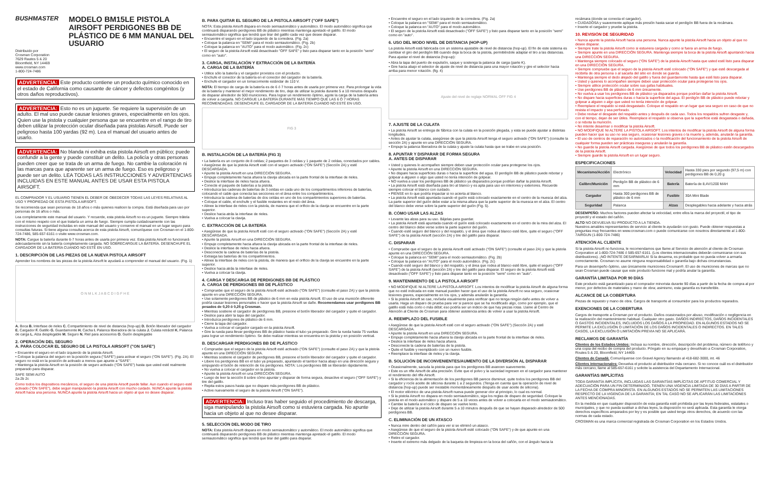BUSHMASTER
MODELO BM15LE PISTOLA AIRSOFT PERDIGONES BB DE PLÁSTICO DE 6 MM MANUAL DEL USUARIO
Distribuido por
Crosman Corporation
7629 Rautes 5 & 20
Bloomfield, NY 14469
www.crosman.com
1-800-724-7486
ADVERTENCIA: Este producto contiene un producto químico conocido en el estado de California como causante de cáncer y defectos congénitos (y otros daños reproductivos).
ADVERTENCIA: Esto no es un juguete. Se requiere la supervisión de un adulto. El mal uso puede causar lesiones graves, especialmente en los ojos. Quien use la pistola y cualquier persona que se encuentre en el rango de tiro deben utilizar la protección ocular diseñada para pistolas Airsoft. Puede ser peligroso hasta 100 yardas (92 m). Lea el manual del usuario antes de usarlo.
ADVERTENCIA: No blanda ni exhiba esta pistola Airsoft en público; puede confundir a la gente y puede constituir un delito. La policía y otras personas pueden creer que se trata de un arma de fuego. No cambie la coloración ni las marcas para que aparente ser un arma de fuego. Eso es peligroso y puede ser un delito. LEA TODAS LAS INSTRUCCIONES Y ADVERTENCIAS INCLUIDAS EN ESTE MANUAL ANTES DE USAR ESTA PISTOLA AIRSOFT.
EL COMPRADOR Y EL USUARIO TIENEN EL DEBER DE OBEDECER TODAS LAS LEYES RELATIVAS AL USO Y PROPIEDAD DE ESTA PISTOLA AIRSOFT.
Se recomienda que sean personas de 18 años o más quienes realicen la compra. Está diseñada para uso por personas de 16 años o más.
Lea completamente este manual del usuario. Y recuerde, esta pistola Airsoft no es un juguete. Siempre trátela con el mismo respeto con el que trataría un arma de fuego. Siempre cumpla cuidadosamente con las instrucciones de seguridad incluidas en este manual del usuario y conserve el manual en un lugar seguro para consultas futuras. Si tiene alguna consulta acerca de esta pistola Airsoft, comuníquese con Crosman en el 1-800-724-7486, 585-657-6161 o visite www.crosman.com.
NOTA: Cargue la batería durante 6-7 horas antes de usarla por primera vez. Esta pistola Airsoft no funcionará adecuadamente sin la batería completamente cargada. NO SOBRECARGUE LA BATERÍA. DESENCHUFE EL CARGADOR DE LA BATERÍA CUANDO NO ESTÉ EN USO.
1. DESCRIPCIÓN DE LAS PIEZAS DE LA NUEVA PISTOLA AIRSOFT
Aprender los nombres de las piezas de la pistola Airsoft le ayudará a comprender el manual del usuario. (Fig. 1)
O N M L K J A B C D I G F H E
A. Boca B. Interfase de rieles C. Compartimiento de nivel de distancia (hop-up) D. Botón liberador del cargador E. Cargador F. Gatillo G. Guardamonte H. Cacha I. Palanca liberadora de la culata J. Culata retráctil K. Palanca de carga L. Alza desplegable M. Seguro N. Riel para accesorios O. Guión desplegable
2. OPERACIÓN DEL SEGURO
A. PARA COLOCAR EL SEGURO DE LA PISTOLA AIRSOFT ("ON SAFE")
• Encuentre el seguro en el lado izquierdo de la pistola Airsoft.
• Coloque la palanca del seguro en la posición segura ("SAFE") para activar el seguro ("ON SAFE"). (Fig. 2A). El seguro no está en la posición de activado a menos que apunte a "SAFE".
• Mantenga la pistola Airsoft en la posición de seguro activado ("ON SAFE") hasta que usted esté realmente preparado para disparar.
SAFE SEMI AUTO
2a 2b 2c
Como todos los dispositivos mecánicos, el seguro de una pistola Airsoft puede fallar. Aun cuando el seguro esté activado ("ON SAFE"), debe seguir manipulando la pistola Airsoft con mucho cuidado. NUNCA apunte la pistola Airsoft hacia una persona. NUNCA apunte la pistola Airsoft hacia un objeto al que no desee disparar.
B. PARA QUITAR EL SEGURO DE LA PISTOLA AIRSOFT ("OFF SAFE")
NOTA: Esta pistola Airsoft dispara en modo semiautomático y automático. El modo automático significa que continuará disparando perdigones BB de plástico mientras mantenga apretado el gatillo. El modo semiautomático significa que tendrá que tirar del gatillo cada vez que desee disparar.
• Encuentre el seguro en el lado izquierdo de la corredera. (Fig. 2a)
• Coloque la palanca en "SEMI" para el modo semiautomático. (Fig. 2b)
• Coloque la palanca en "AUTO" para el modo automático. (Fig. 2c)
• El seguro de la pistola Airsoft está desactivado "OFF SAFE" y listo para disparar tanto en la posición "semi" como en "auto".
3. CARGA, INSTALACIÓN Y EXTRACCIÓN DE LA BATERÍA
A. CARGA DE LA BATERÍA
• Utilice sólo la batería y el cargador provistos con el producto.
• Enchufe el conector de la batería en el conector del cargador de la batería.
• Enchufe el cargador en un tomacorriente estándar de 110 V.
NOTA: El tiempo de carga de la batería es de 6 ó 7 horas antes de usarla por primera vez. Para prolongar la vida de la batería y mantener el mejor rendimiento de tiro, deje de utilizar la pistola durante 5 a 10 minutos después de disparar alrededor de 500 municiones. Para lograr un rendimiento óptimo, agote la carga de la batería antes de volver a cargarla. NO CARGUE LA BATERÍA DURANTE MÁS TIEMPO QUE LAS 6 Ó 7 HORAS RECOMENDADAS. DESENCHUFE EL CARGADOR DE LA BATERÍA CUANDO NO ESTÉ EN USO.
FIG 3
B. INSTALACIÓN DE LA BATERÍA (FIG 3)
• La batería es un conjunto de 8 celdas; 2 paquetes de 3 celdas y 1 paquete de 2 celdas, conectados por cables.
• Asegúrese de que la pistola Airsoft esté con el seguro activado ("ON SAFE") (Sección 2A) y esté DESCARGADA.
• Apunte la pistola Airsoft en una DIRECCIÓN SEGURA.
• Empuje completamente hacia afuera la clavija ubicada en la parte frontal de la interfase de rieles.
• Deslice la interfase de rieles hacia afuera.
• Conecte el paquete de baterías a la pistola.
• Introduzca las cadenas de baterías de 3 celdas en cada uno de los compartimentos inferiores de baterías, colocando el cable que conecta las secciones en el área entre los compartimientos.
• Introduzca la cadena de baterías de dos celdas en uno de los compartimientos superiores de baterías.
• Coloque el cable, el enchufe y el fusible restantes en el resto del área.
• Alinee la interfase de rieles con la pistola, de manera que el orificio de la clavija se encuentre en la parte superior.
• Deslice hacia atrás la interfase de rieles.
• Vuelva a colocar la clavija.
C. EXTRACCIÓN DE LA BATERÍA
• Asegúrese de que la pistola Airsoft esté con el seguro activado ("ON SAFE") (Sección 2A) y esté DESCARGADA.
• Apunte la pistola Airsoft en una DIRECCIÓN SEGURA.
• Empuje completamente hacia afuera la clavija ubicada en la parte frontal de la interfase de rieles.
• Deslice la interfase de rieles hacia afuera.
• Desconecte la cadena de baterías de la pistola.
• Extraiga las baterías de los compartimientos.
• Alinee la interfase de rieles con la pistola, de manera que el orificio de la clavija se encuentre en la parte superior.
• Deslice hacia atrás la interfase de rieles.
• Vuelva a colocar la clavija.
4. CARGA Y DESCARGA DE PERDIGONES BB DE PLÁSTICO
A. CARGA DE PERDIGONES BB DE PLÁSTICO
• Compruebe que el seguro de la pistola Airsoft esté activado ("ON SAFE") (consulte el paso 2A) y que la pistola apunte en una DIRECCIÓN SEGURA.
• Use solamente perdigones BB de plástico de 6 mm en esta pistola Airsoft. El uso de una munición diferente podría causar lesiones personales o hacer que la pistola Airsoft se dañe. Recomendamos usar perdigones BB pesados de 0,20 ó 0,25 g Crosman.
• Mientras sostiene el cargador de perdigones BB, presione el botón liberador del cargador y quite el cargador.
• Deslice para abrir la tapa del cargador.
• Introduzca perdigones de plástico de 6 mm.
• Cierre la tapa del cargador.
• Vuelva a colocar el cargador cargado en la pistola Airsoft.
• Gire la rueda para llevar perdigones BB de plástico hasta el tubo ya preparado. Gire la rueda hasta 75 vueltas para lograr un rendimiento óptimo. Se debe realizar mientras se encuentra en la pistola y en posición vertical.
B. DESCARGAR PERDIGONES BB DE PLÁSTICO
• Compruebe que el seguro de la pistola Airsoft esté activado ("ON SAFE") (consulte el paso 2A) y que la pistola apunte en una DIRECCIÓN SEGURA.
• Mientras sostiene el cargador de perdigones BB, presione el botón liberador del cargador y quite el cargador.
• Libere los perdigones BB en el tubo ya preparado, apuntando el tambor hacia abajo en una dirección segura y empujando el botón de retención de los perdigones. NOTA: Los perdigones BB se liberarán rápidamente.
• No vuelva a colocar el cargador en la pistola.
• Apunte la pistola Airsoft en una DIRECCIÓN SEGURA.
• Luego de leer la sección 8 sobre cómo apuntar y disparar de forma segura, desactive el seguro ("OFF SAFE") y tire del gatillo.
• Repita estos pasos hasta que no dispare más perdigones BB de plástico.
• Active nuevamente el seguro de la pistola Airsoft ("ON SAFE").
ADVERTENCIA: Incluso tras haber seguido el procedimiento de descarga, siga manipulando la pistola Airsoft como si estuviera cargada. No apunte hacia un objeto al que no desee disparar.
5. SELECCIÓN DEL MODO DE TIRO
NOTA: Esta pistola Airsoft dispara en modo semiautomático y automático. El modo automático significa que continuará disparando perdigones BB de plástico mientras mantenga apretado el gatillo. El modo semiautomático significa que tendrá que tirar del gatillo para disparar.
• Encuentre el seguro en el lado izquierdo de la corredera. (Fig. 2a)
• Coloque la palanca en "SEMI" para el modo semiautomático.
• Coloque la palanca en "AUTO" para el modo automático.
• El seguro de la pistola Airsoft está desactivado ("OFF SAFE") y listo para disparar tanto en la posición "semi" como en "auto".
6. USO DEL MODO NIVEL DE DISTANCIA (HOP-UP)
La pistola Airsoft está fabricada con un sistema ajustable de nivel de distancia (hop-up). El fin de este sistema es cambiar el giro del perdigón BB cuando deja la boca de la pistola, permitiéndole adaptar el tiro a las distancias. Para ajustar el nivel de distancia (hop-up):
• Abra la tapa del puerto de expulsión, saque y sostenga la palanca de carga (parte K).
• Gire hacia abajo el selector de ajuste de nivel de distancia para una mayor rotación y gire el selector hacia arriba para menor rotación. (fig. 4)
Ajuste del nivel de reglaje NORMAL OFF FIG 4
7. AJUSTE DE LA CULATA
• La pistola Airsoft se entrega de fábrica con la culata en la posición plegada, y esta se puede ajustar a distintas longitudes.
• Antes de ajustar la culata, asegúrese de que la pistola Airsoft tenga el seguro activado ("ON SAFE") (consulte la sección 2A) y apunte en una DIRECCIÓN SEGURA.
• Empuje la palanca liberadora de la culata y ajuste la culata hasta que se trabe en una posición.
8. APUNTAR Y DISPARAR DE FORMA SEGURA
A. ANTES DE DISPARAR
• Usted y quienes lo acompañen siempre deben usar protección ocular para protegerse los ojos.
• Apunte la pistola Airsoft en una DIRECCIÓN SEGURA.
• No dispare hacia superficies duras o hacia la superficie del agua. El perdigón BB de plástico puede rebotar y golpear a alguien o algo que usted no tenía intención de golpear.
• NO vuelva a usar los perdigones BB de plástico ya disparados porque podrían dañar la pistola Airsoft.
• La pistola Airsoft está diseñada para tiro al blanco y es apta para uso en interiores y exteriores. Recuerde siempre colocar el blanco con cuidado.
• PIENSE en lo que podría impactar si no acierta al blanco.
• La pistola Airsoft está apuntada cuando el guión está colocado exactamente en el centro de la muesca del alza. La parte superior del guión debe estar a la misma altura que la parte superior de la muesca en el alza. El centro del blanco debe verse sobre la parte superior del guión (Fig. 5).
B. CÓMO USAR LAS ALZAS
• Levante las alzas para su uso. Bájelas para guardar.
• La pistola Airsoft está apuntada cuando el guión está colocado exactamente en el centro de la mira del alza. El centro del blanco debe verse sobre la parte superior del guión.
• Cuando esté seguro del blanco y del respaldo, y el área que rodea al blanco esté libre, quite el seguro ("OFF SAFE") de la pistola Airsoft (sección 2A) y tire del gatillo para disparar.
C. DISPARAR
• Compruebe que el seguro de la pistola Airsoft esté activado ("ON SAFE") (consulte el paso 2A) y que la pistola apunte en una DIRECCIÓN SEGURA.
• Coloque la palanca en "SEMI" para el modo semiautomático. (Fig. 2b)
• Coloque la palanca en "AUTO" para el modo automático. (Fig. 2c)
• Cuando esté seguro del blanco y del respaldo, y el área que rodea al blanco esté libre, quite el seguro ("OFF SAFE") de la pistola Airsoft (sección 2A) y tire del gatillo para disparar. El seguro de la pistola Airsoft está desactivado ("OFF SAFE") y listo para disparar tanto en la posición "semi" como en "auto".
9. MANTENIMIENTO DE LA PISTOLA AIRSOFT
• NO MODIFIQUE NI ALTERE LA PISTOLA AIRSOFT. Los intentos de modificar la pistola Airsoft de alguna forma que no esté indicada en este manual pueden hacer que el uso de la pistola Airsoft no sea seguro, ocasionar lesiones graves, especialmente en los ojos, y además anularán la garantía.
• Si la pistola Airsoft se cae, revísela visualmente para verificar que no tenga ningún daño antes de volver a usarla. Haga un disparo de prueba para ver si parece que se ha modificado algo, como por ejemplo, que el gatillo está más corto o más débil; eso podría ser un indicio de que hay piezas rotas. Llame al Centro de Atención al Cliente de Crosman para obtener asistencia antes de volver a usar la pistola Airsoft.
A. REEMPLAZO DEL FUSIBLE
• Asegúrese de que la pistola Airsoft esté con el seguro activado ("ON SAFE") (Sección 2A) y esté DESCARGADA.
• Apunte la pistola Airsoft en una DIRECCIÓN SEGURA.
• Empuje completamente hacia afuera la clavija ubicada en la parte frontal de la interfase de rieles.
• Deslice la interfase de rieles hacia afuera.
• Desconecte la cadena de baterías de la pistola.
• Quite el fusible y reemplácelo con un nuevo fusible.
• Reemplace la interfase de rieles y la clavija.
B. SOLUCIÓN DE INCONVENIENTES/AUMENTO DE LA DIVERSIÓN AL DISPARAR
• Ocasionalmente, sacuda la pistola para que los perdigones BB avancen suavemente.
• Este es un rifle Airsoft de alta precisión. Evite que el polvo y la suciedad ingresen en el cargador para mantener el rendimiento del rifle Airsoft.
• Si la eficiencia de la alimentación de los perdigones BB parece disminuir, quite todos los perdigones BB del cargador y rocíe aceite de silicona durante 1 a 2 segundos. (Tenga en cuenta que la operación de nivel de distancia (hop-up) puede ser inestable momentáneamente después de usar aceite de silicona).
• El motor eléctrico de una pistola Airsoft nueva puede generar olor al principio, lo cual es normal.
• Si la pistola Airsoft no dispara en modo semiautomático, siga los reglas de disparo de seguridad. Coloque la pistola en el modo automático y dispare de 5 a 10 veces antes de volver a colocarla en el modo semiautomático.
• Cambie la batería si el ciclo de disparo se vuelve lento.
• Deje de utilizar la pistola Airsoft durante 5 a 10 minutos después de que se hayan disparado alrededor de 500 perdigones BB.
C. ELIMINACIÓN DE UN ATASCO
• Nunca mire dentro del cañón para ver si se eliminó un atasco.
• Asegúrese de que el seguro de la pistola Airsoft esté colocado ("ON SAFE") y de que apunte en una DIRECCIÓN SEGURA.
• Retire el cargador.
• Inserte el extremo más delgado de la baqueta de limpieza en la boca del cañón, con el ángulo hacia la
recámara (donde se conecta el cargador).
• CUIDADOSA y suavemente aplique más presión hasta sacar el perdigón BB fuera de la recámara.
• Inserte el cargador y pruebe la pistola.
10. REVISIÓN DE SEGURIDAD
• Nunca apunte la pistola Airsoft hacia una persona. Nunca apunte la pistola Airsoft hacia un objeto al que no desee disparar.
• Siempre trate la pistola Airsoft como si estuviera cargada y como si fuera un arma de fuego.
• Siempre apunte en una DIRECCIÓN SEGURA. Mantenga siempre la boca de la pistola Airsoft apuntando hacia una DIRECCIÓN SEGURA.
• Mantenga siempre colocado el seguro ("ON SAFE") de la pistola Airsoft hasta que usted esté listo para disparar en una DIRECCIÓN SEGURA.
• Siempre compruebe que el seguro de la pistola Airsoft esté colocado ("ON SAFE") y que esté descargada al recibirla de otra persona o al sacarla del sitio en donde se guarda.
• Mantenga siempre el dedo alejado del gatillo y fuera del guardamonte hasta que esté listo para disparar.
• Usted y quienes lo acompañen siempre deben usar protección ocular para protegerse los ojos.
• Siempre utilice protección ocular sobre sus gafas habituales.
• Use perdigones BB de plástico de 6 mm únicamente.
• No vuelva a usar los perdigones BB de plástico ya disparados porque podrían dañar la pistola Airsoft.
• No dispare hacia superficies duras o hacia la superficie del agua. El perdigón BB de plástico puede rebotar y golpear a alguien o algo que usted no tenía intención de golpear.
• Reemplace el respaldo si está desgastado. Coloque el respaldo en un lugar que sea seguro en caso de que no resista el impacto y sea perforado.
• Debe revisar el desgaste del respaldo antes y después de cada uso. Todos los respaldos sufren desgaste y, con el tiempo, dejan de ser útiles. Reemplace el respaldo si observa que la superficie está desgastada o dañada, o si rebota la munición.
• No intente desarmar o modificar la pistola Airsoft.
• NO MODIFIQUE NI ALTERE LA PISTOLA AIRSOFT. Los intentos de modificar la pistola Airsoft de alguna forma pueden hacer que su uso no sea seguro, ocasionar lesiones graves o la muerte y, además, anularán la garantía.
• El uso de centros de reparación no autorizados o la modificación del funcionamiento de la pistola Airsoft de cualquier forma pueden ser prácticas inseguras y anularán la garantía.
• No guarde la pistola Airsoft cargada. Asegúrese de que todos los perdigones BB de plástico estén descargados de la pistola Airsoft.
• Siempre guarde la pistola Airsoft en un lugar seguro.
ESPECIFICACIONES
| Mecanismo/Acción | Electrónico | Velocidad | Hasta 330 pies por segundo (97,5 m) con perdigones BB de 0,20 g |
| Calibre/Munición | Perdigón BB de plástico de 6 mm | Batería | Batería de 8,4V/1200 MAH |
| Cargador | Hasta 300 perdigones BB de plástico de 6 mm | Fusible | 30A Mini Blade |
| Seguridad | Palanca | Alzas | Desplegables hacia adelante y hacia atrás |
DESEMPEÑO: Muchos factores pueden afectar la velocidad, entre ellos la marca del proyectil, el tipo de proyectil y el estado del cañón.
ALTO NO DEVUELVA SU PRODUCTO A LA TIENDA.
Nuestros amables representantes de servicio al cliente le ayudarán con gusto. Puede obtener respuestas a preguntas muy frecuentes en www.crosman.com o puede comunicarse con nosotros directamente al 1-800-7AIRGUN (1-800-724-7486)
ATENCIÓN AL CLIENTE
Si la pistola Airsoft no funciona, le recomendamos que llame al Servicio de atención al cliente de Crosman Corporation al 1-800-724-7486 ó 585-657-6161. (Los clientes internacionales deberán comunicarse con sus distribuidores). ¡NO INTENTE DESARMARLA! Si la desarma, es probable que no pueda volver a armarla correctamente. Crosman no asume ninguna responsabilidad o garantía bajo dichas circunstancias.
Para un desempeño óptimo, use únicamente municiones Crosman®. El uso de municiones de marcas que no sean Crosman puede causar que este producto funcione mal y podría anular la garantía.
GARANTÍA LIMITADA POR 90 DÍAS
Este producto está garantizado para el comprador minorista durante 90 días a partir de la fecha de compra al por menor, por defectos de materiales y mano de obra; asimismo, esta garantía es transferible.
ALCANCE DE LA COBERTURA
Piezas de repuesto y mano de obra. Cargos de transporte al consumidor para los productos reparados.
EXENCIONES DE LA COBERTURA
Cargos de transporte a Crosman por el producto. Daños ocasionados por abuso, modificación o negligencia en la realización del mantenimiento habitual. Cualquier otro gasto. DAÑOS INDIRECTOS, DAÑOS INCIDENTALES O GASTOS INCIDENTALES, INCLUIDOS LOS DAÑOS A LA PROPIEDAD. EN ALGUNOS ESTADOS NO SE PERMITE LA EXCLUSIÓN O LIMITACIÓN DE LOS DAÑOS INCIDENTALES O INDIRECTOS. EN TALES CASOS, LA EXCLUSIÓN O LIMITACIÓN PREVIA NO SE APLICARÁ.
RECLAMOS DE GARANTÍA
Clientes de los Estados Unidos: Incluya su nombre, dirección, descripción del problema, número de teléfono y una copia del recibo de compra del producto. Póngalo en su empaque y devuélvalo a Crosman Corporation, Routes 5 & 20, Bloomfield, NY 14469.
Clientes de Canadá: Comuníquense con Gravel Agency llamando al 418-682-3000, int. 46
Clientes internacionales: Devuelva el producto al distribuidor más cercano. Si no conoce cuál es el distribuidor más cercano, llame al 585-657-6161 y solicite la asistencia del Departamento Internacional.
GARANTÍAS IMPLÍCITAS
TODA GARANTÍA IMPLÍCITA, INCLUIDAS LAS GARANTÍAS IMPLÍCITAS DE APTITUD COMERCIAL Y ADECUACIÓN PARA UN FIN DETERMINADO, TIENEN UNA VIGENCIA LIMITADA DE 30 DÍAS A PARTIR DE LA FECHA DE COMPRA MINORISTA. EN ALGUNOS ESTADOS NO SE PERMITEN LAS LIMITACIONES RESPECTO DE LA VIGENCIA DE LA GARANTÍA; EN TAL CASO NO SE APLICARÁN LAS LIMITACIONES ANTES MENCIONADAS.
En la medida en que cualquier disposición de esta garantía esté prohibida por las leyes federales, estatales o municipales, y que no pueda sustituir a dichas leyes, la disposición no será aplicada. Esta garantía le otorga derechos específicos amparados por ley y es posible que usted tenga otros derechos, de acuerdo con las normas de cada estado.
CROSMAN es una marca comercial registrada de Crosman Corporation en los Estados Unidos.